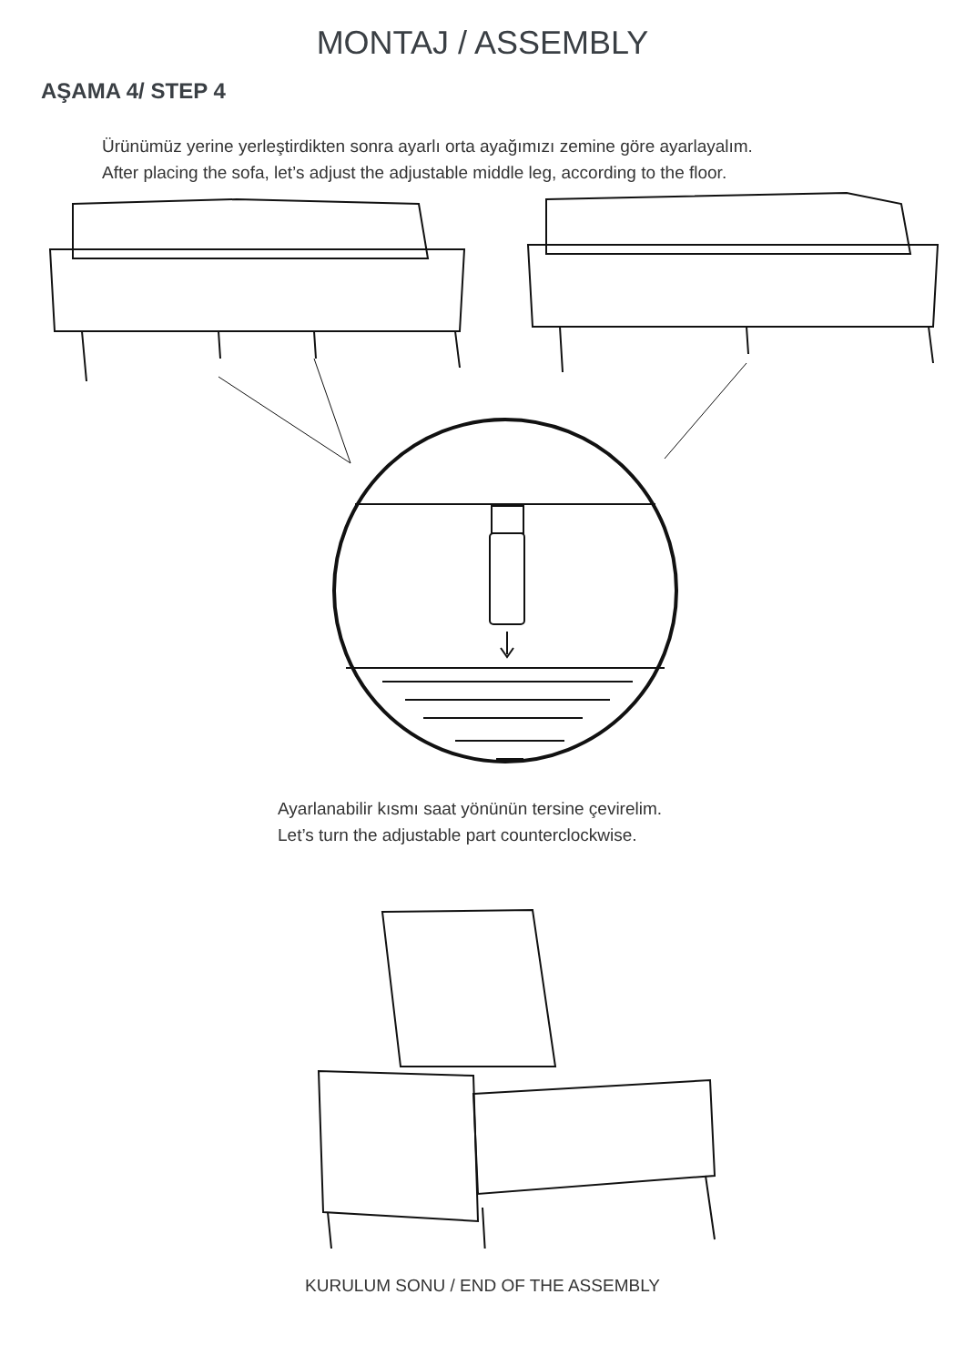MONTAJ / ASSEMBLY
AŞAMA 4/ STEP 4
Ürünümüz yerine yerleştirdikten sonra ayarlı orta ayağımızı zemine göre ayarlayalım.
After placing the sofa, let’s adjust the adjustable middle leg, according to the floor.
Ayarlanabilir kısmı saat yönünün tersine çevirelim.
Let’s turn the adjustable part counterclockwise.
KURULUM SONU / END OF THE ASSEMBLY